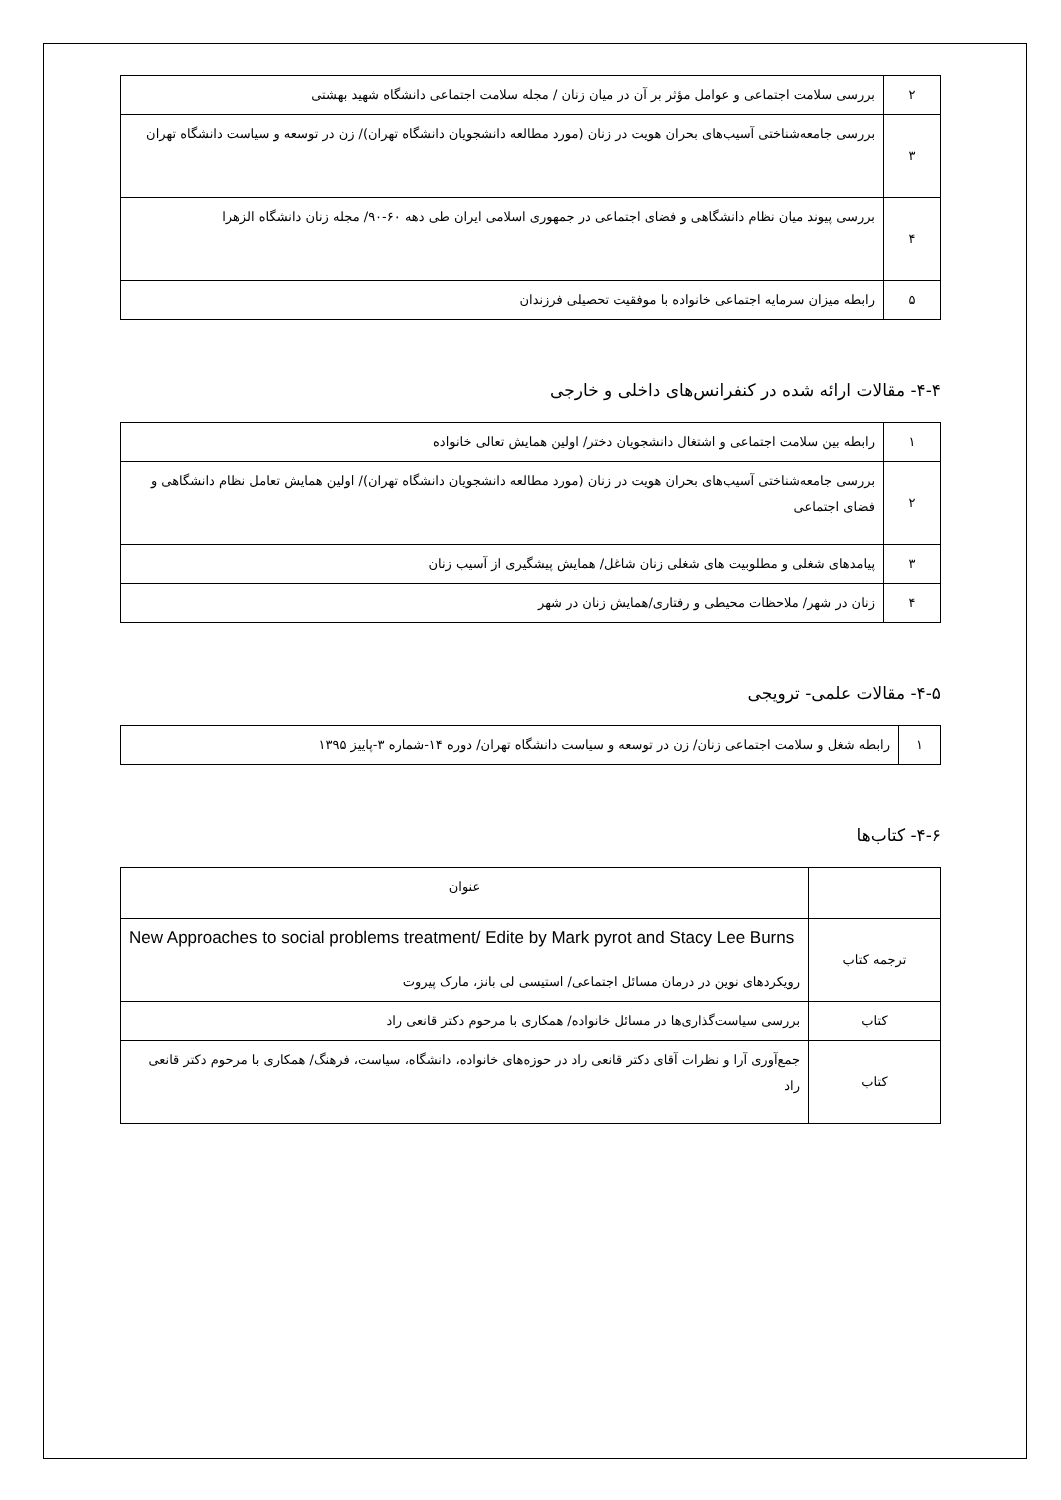| ۲ | بررسی سلامت اجتماعی و عوامل مؤثر بر آن در میان زنان / مجله سلامت اجتماعی دانشگاه شهید بهشتی |
| ۳ | بررسی جامعه‌شناختی آسیب‌های بحران هویت در زنان (مورد مطالعه دانشجویان دانشگاه تهران)/ زن در توسعه و سیاست دانشگاه تهران |
| ۴ | بررسی پیوند میان نظام دانشگاهی و فضای اجتماعی در جمهوری اسلامی ایران طی دهه ۶۰-۹۰/ مجله زنان دانشگاه الزهرا |
| ۵ | رابطه میزان سرمایه اجتماعی خانواده با موفقیت تحصیلی فرزندان |
۴-۴- مقالات ارائه شده در کنفرانس‌های داخلی و خارجی
| ۱ | رابطه بین سلامت اجتماعی و اشتغال دانشجویان دختر/ اولین همایش تعالی خانواده |
| ۲ | بررسی جامعه‌شناختی آسیب‌های بحران هویت در زنان (مورد مطالعه دانشجویان دانشگاه تهران)/ اولین همایش تعامل نظام دانشگاهی و فضای اجتماعی |
| ۳ | پیامدهای شغلی و مطلوبیت های شغلی زنان شاغل/ همایش پیشگیری از آسیب زنان |
| ۴ | زنان در شهر/ ملاحظات محیطی و رفتاری/همایش زنان در شهر |
۴-۵- مقالات علمی- ترویجی
| ۱ | رابطه شغل و سلامت اجتماعی زنان/ زن در توسعه و سیاست دانشگاه تهران/ دوره ۱۴-شماره ۳-پاییز ۱۳۹۵ |
۴-۶- کتاب‌ها
| | عنوان |
| --- | --- |
| ترجمه کتاب | New Approaches to social problems treatment/ Edite by Mark pyrot and Stacy Lee Burns رویکردهای نوین در درمان مسائل اجتماعی/ استیسی لی بانز، مارک پیروت |
| کتاب | بررسی سیاست‌گذاری‌ها در مسائل خانواده/ همکاری با مرحوم دکتر قانعی راد |
| کتاب | جمع‌آوری آرا و نظرات آقای دکتر قانعی راد در حوزه‌های خانواده، دانشگاه، سیاست، فرهنگ/ همکاری با مرحوم دکتر قانعی راد |